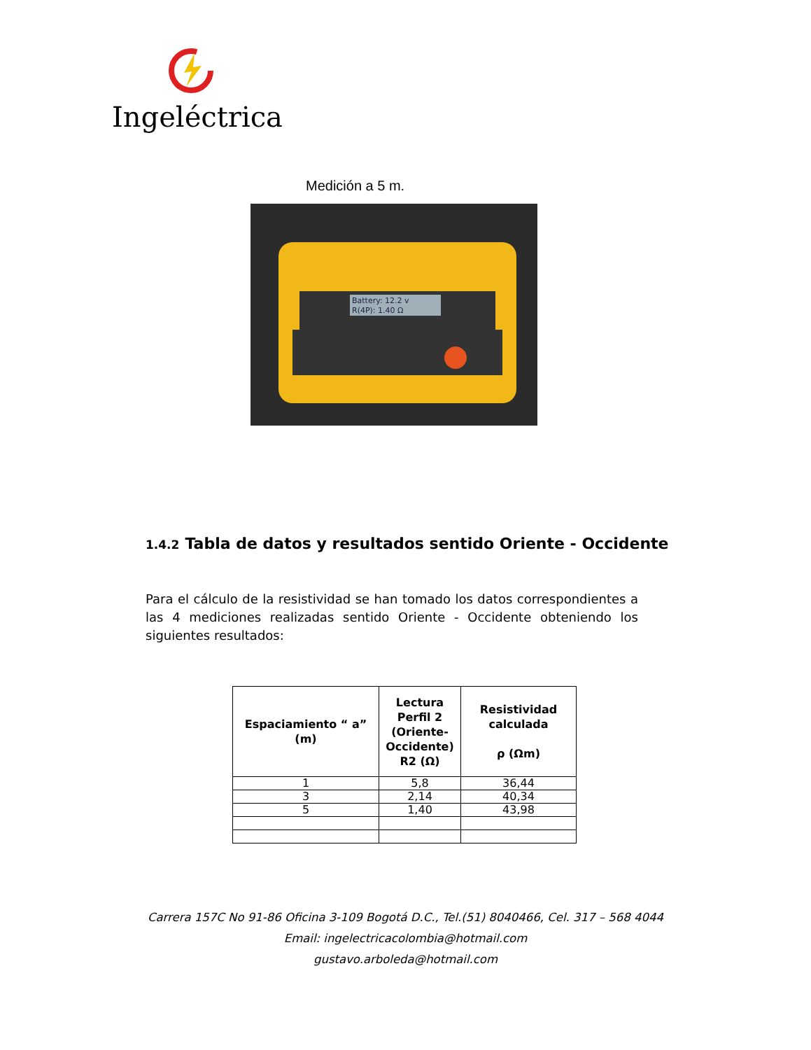Ingeléctrica
Medición a 5 m.
Battery: 12.2 v
R(4P): 1.40 Ω
1.4.2 Tabla de datos y resultados sentido Oriente - Occidente
Para el cálculo de la resistividad se han tomado los datos correspondientes a las 4 mediciones realizadas sentido Oriente - Occidente obteniendo los siguientes resultados:
| Espaciamiento “ a” (m) | Lectura Perfil 2 (Oriente-Occidente) R2 (Ω) | Resistividad calculada ρ (Ωm) |
| --- | --- | --- |
| 1 | 5,8 | 36,44 |
| 3 | 2,14 | 40,34 |
| 5 | 1,40 | 43,98 |
Carrera 157C No 91-86 Oficina 3-109 Bogotá D.C., Tel.(51) 8040466, Cel. 317 – 568 4044
Email: ingelectricacolombia@hotmail.com
gustavo.arboleda@hotmail.com